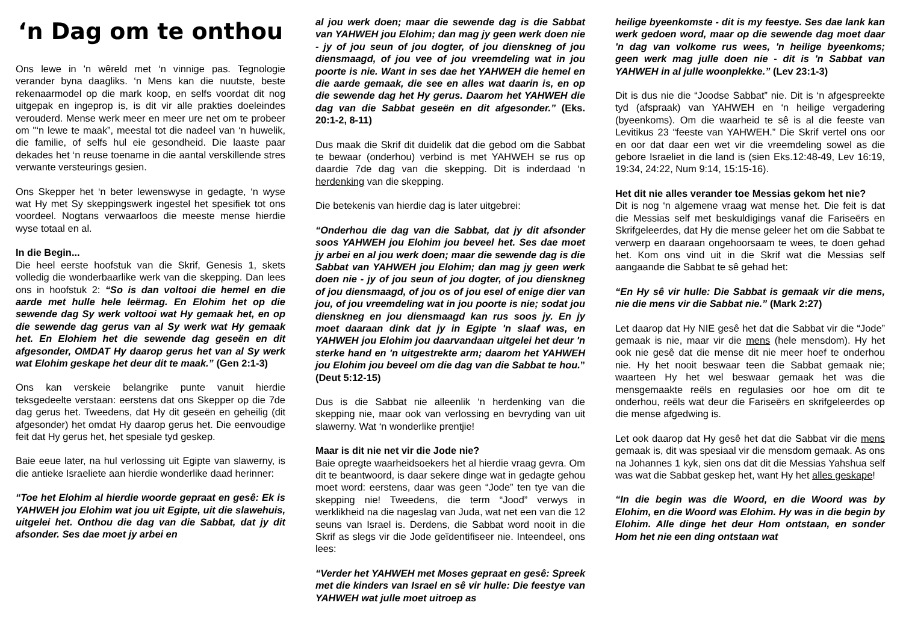‘n Dag om te onthou
Ons lewe in 'n wêreld met ‘n vinnige pas. Tegnologie verander byna daagliks. ‘n Mens kan die nuutste, beste rekenaarmodel op die mark koop, en selfs voordat dit nog uitgepak en ingeprop is, is dit vir alle prakties doeleindes verouderd. Mense werk meer en meer ure net om te probeer om "‘n lewe te maak”, meestal tot die nadeel van ‘n huwelik, die familie, of selfs hul eie gesondheid. Die laaste paar dekades het ‘n reuse toename in die aantal verskillende stres verwante versteurings gesien.
Ons Skepper het ‘n beter lewenswyse in gedagte, ‘n wyse wat Hy met Sy skeppingswerk ingestel het spesifiek tot ons voordeel. Nogtans verwaarloos die meeste mense hierdie wyse totaal en al.
In die Begin...
Die heel eerste hoofstuk van die Skrif, Genesis 1, skets volledig die wonderbaarlike werk van die skepping. Dan lees ons in hoofstuk 2: “So is dan voltooi die hemel en die aarde met hulle hele leërmag. En Elohim het op die sewende dag Sy werk voltooi wat Hy gemaak het, en op die sewende dag gerus van al Sy werk wat Hy gemaak het. En Elohiem het die sewende dag geseën en dit afgesonder, OMDAT Hy daarop gerus het van al Sy werk wat Elohim geskape het deur dit te maak.” (Gen 2:1-3)
Ons kan verskeie belangrike punte vanuit hierdie teksgedeelte verstaan: eerstens dat ons Skepper op die 7de dag gerus het. Tweedens, dat Hy dit geseën en geheilig (dit afgesonder) het omdat Hy daarop gerus het. Die eenvoudige feit dat Hy gerus het, het spesiale tyd geskep.
Baie eeue later, na hul verlossing uit Egipte van slawerny, is die antieke Israeliete aan hierdie wonderlike daad herinner:
“Toe het Elohim al hierdie woorde gepraat en gesê: Ek is YAHWEH jou Elohim wat jou uit Egipte, uit die slawehuis, uitgelei het. Onthou die dag van die Sabbat, dat jy dit afsonder. Ses dae moet jy arbei en
al jou werk doen; maar die sewende dag is die Sabbat van YAHWEH jou Elohim; dan mag jy geen werk doen nie - jy of jou seun of jou dogter, of jou dienskneg of jou diensmaagd, of jou vee of jou vreemdeling wat in jou poorte is nie. Want in ses dae het YAHWEH die hemel en die aarde gemaak, die see en alles wat daarin is, en op die sewende dag het Hy gerus. Daarom het YAHWEH die dag van die Sabbat geseën en dit afgesonder.” (Eks. 20:1-2, 8-11)
Dus maak die Skrif dit duidelik dat die gebod om die Sabbat te bewaar (onderhou) verbind is met YAHWEH se rus op daardie 7de dag van die skepping. Dit is inderdaad ‘n herdenking van die skepping.
Die betekenis van hierdie dag is later uitgebrei:
“Onderhou die dag van die Sabbat, dat jy dit afsonder soos YAHWEH jou Elohim jou beveel het. Ses dae moet jy arbei en al jou werk doen; maar die sewende dag is die Sabbat van YAHWEH jou Elohim; dan mag jy geen werk doen nie - jy of jou seun of jou dogter, of jou dienskneg of jou diensmaagd, of jou os of jou esel of enige dier van jou, of jou vreemdeling wat in jou poorte is nie; sodat jou dienskneg en jou diensmaagd kan rus soos jy. En jy moet daaraan dink dat jy in Egipte 'n slaaf was, en YAHWEH jou Elohim jou daarvandaan uitgelei het deur 'n sterke hand en 'n uitgestrekte arm; daarom het YAHWEH jou Elohim jou beveel om die dag van die Sabbat te hou.” (Deut 5:12-15)
Dus is die Sabbat nie alleenlik ‘n herdenking van die skepping nie, maar ook van verlossing en bevryding van uit slawerny. Wat ‘n wonderlike prentjie!
Maar is dit nie net vir die Jode nie?
Baie opregte waarheidsoekers het al hierdie vraag gevra. Om dit te beantwoord, is daar sekere dinge wat in gedagte gehou moet word: eerstens, daar was geen “Jode” ten tye van die skepping nie! Tweedens, die term “Jood” verwys in werklikheid na die nageslag van Juda, wat net een van die 12 seuns van Israel is. Derdens, die Sabbat word nooit in die Skrif as slegs vir die Jode geïdentifiseer nie. Inteendeel, ons lees:
“Verder het YAHWEH met Moses gepraat en gesê: Spreek met die kinders van Israel en sê vir hulle: Die feestye van YAHWEH wat julle moet uitroep as
heilige byeenkomste - dit is my feestye. Ses dae lank kan werk gedoen word, maar op die sewende dag moet daar 'n dag van volkome rus wees, 'n heilige byeenkoms; geen werk mag julle doen nie - dit is 'n Sabbat van YAHWEH in al julle woonplekke.” (Lev 23:1-3)
Dit is dus nie die “Joodse Sabbat” nie. Dit is ‘n afgespreekte tyd (afspraak) van YAHWEH en ‘n heilige vergadering (byeenkoms). Om die waarheid te sê is al die feeste van Levitikus 23 “feeste van YAHWEH.” Die Skrif vertel ons oor en oor dat daar een wet vir die vreemdeling sowel as die gebore Israeliet in die land is (sien Eks.12:48-49, Lev 16:19, 19:34, 24:22, Num 9:14, 15:15-16).
Het dit nie alles verander toe Messias gekom het nie?
Dit is nog ‘n algemene vraag wat mense het. Die feit is dat die Messias self met beskuldigings vanaf die Fariseërs en Skrifgeleerdes, dat Hy die mense geleer het om die Sabbat te verwerp en daaraan ongehoorsaam te wees, te doen gehad het. Kom ons vind uit in die Skrif wat die Messias self aangaande die Sabbat te sê gehad het:
“En Hy sê vir hulle: Die Sabbat is gemaak vir die mens, nie die mens vir die Sabbat nie.” (Mark 2:27)
Let daarop dat Hy NIE gesê het dat die Sabbat vir die “Jode” gemaak is nie, maar vir die mens (hele mensdom). Hy het ook nie gesê dat die mense dit nie meer hoef te onderhou nie. Hy het nooit beswaar teen die Sabbat gemaak nie; waarteen Hy het wel beswaar gemaak het was die mensgemaakte reëls en regulasies oor hoe om dit te onderhou, reëls wat deur die Fariseërs en skrifgeleerdes op die mense afgedwing is.
Let ook daarop dat Hy gesê het dat die Sabbat vir die mens gemaak is, dit was spesiaal vir die mensdom gemaak. As ons na Johannes 1 kyk, sien ons dat dit die Messias Yahshua self was wat die Sabbat geskep het, want Hy het alles geskape!
“In die begin was die Woord, en die Woord was by Elohim, en die Woord was Elohim. Hy was in die begin by Elohim. Alle dinge het deur Hom ontstaan, en sonder Hom het nie een ding ontstaan wat